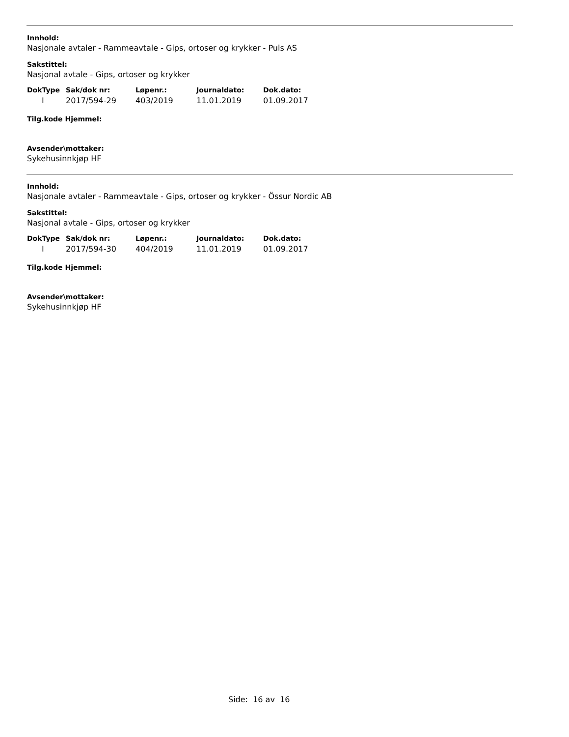Innhold:
Nasjonale avtaler - Rammeavtale - Gips, ortoser og krykker - Puls AS
Sakstittel:
Nasjonal avtale - Gips, ortoser og krykker
| DokType | Sak/dok nr: | Løpenr.: | Journaldato: | Dok.dato: |
| --- | --- | --- | --- | --- |
| I | 2017/594-29 | 403/2019 | 11.01.2019 | 01.09.2017 |
Tilg.kode Hjemmel:
Avsender\mottaker:
Sykehusinnkjøp HF
Innhold:
Nasjonale avtaler - Rammeavtale - Gips, ortoser og krykker - Össur Nordic AB
Sakstittel:
Nasjonal avtale - Gips, ortoser og krykker
| DokType | Sak/dok nr: | Løpenr.: | Journaldato: | Dok.dato: |
| --- | --- | --- | --- | --- |
| I | 2017/594-30 | 404/2019 | 11.01.2019 | 01.09.2017 |
Tilg.kode Hjemmel:
Avsender\mottaker:
Sykehusinnkjøp HF
Side: 16 av 16